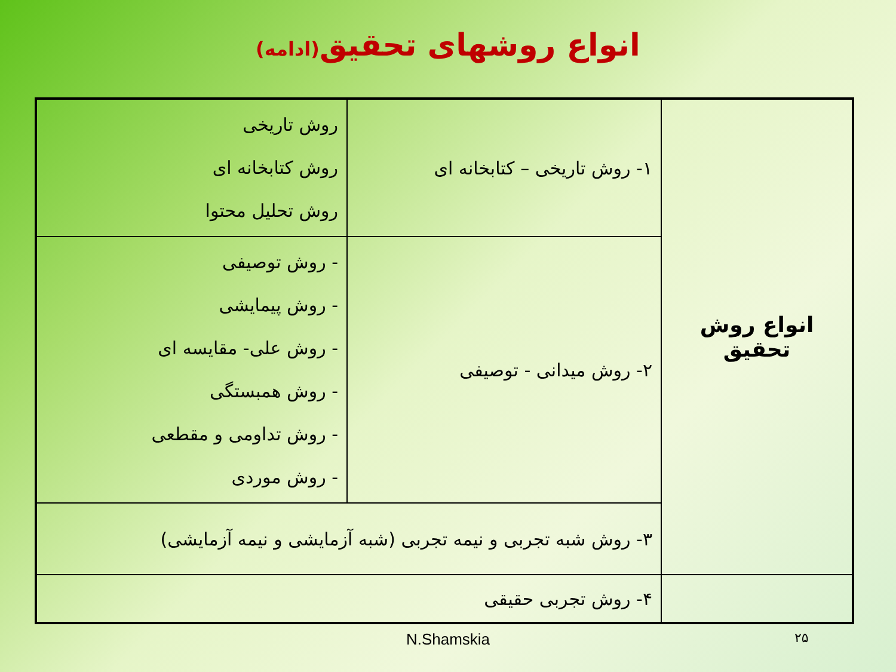انواع روشهای تحقیق(ادامه)
| انواع روش تحقیق | ۱- روش تاریخی – کتابخانه ای | روش تاریخی روش کتابخانه ای روش تحلیل محتوا |
| | ۲- روش میدانی - توصیفی | - روش توصیفی - روش پیمایشی - روش علی- مقایسه ای - روش همبستگی - روش تداومی و مقطعی - روش موردی |
| | ۳- روش شبه تجربی و نیمه تجربی (شبه آزمایشی و نیمه آزمایشی) | |
| | ۴- روش تجربی حقیقی | |
N.Shamskia ۲۵